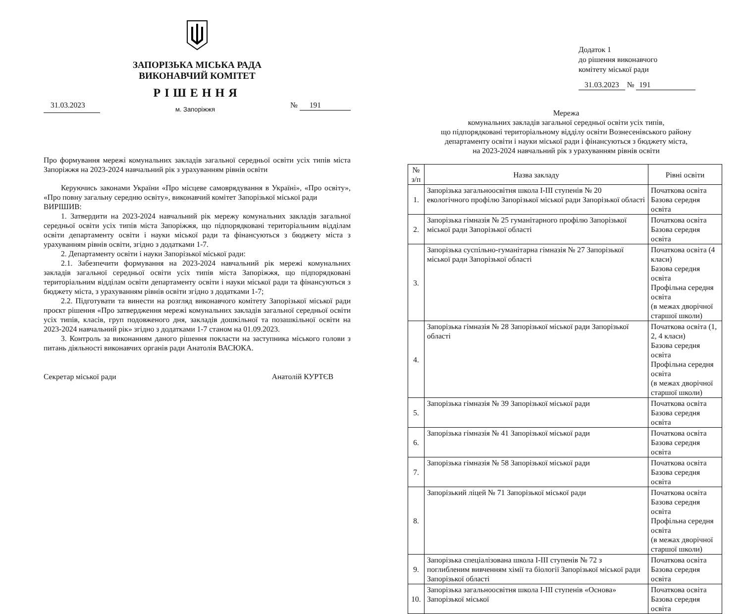ЗАПОРІЗЬКА МІСЬКА РАДА
ВИКОНАВЧИЙ КОМІТЕТ
РІШЕННЯ
31.03.2023 м. Запоріжжя № 191
Про формування мережі комунальних закладів загальної середньої освіти усіх типів міста Запоріжжя на 2023-2024 навчальний рік з урахуванням рівнів освіти
Керуючись законами України «Про місцеве самоврядування в Україні», «Про освіту», «Про повну загальну середню освіту», виконавчий комітет Запорізької міської ради
ВИРІШИВ:
1. Затвердити на 2023-2024 навчальний рік мережу комунальних закладів загальної середньої освіти усіх типів міста Запоріжжя, що підпорядковані територіальним відділам освіти департаменту освіти і науки міської ради та фінансуються з бюджету міста з урахуванням рівнів освіти, згідно з додатками 1-7.
2. Департаменту освіти і науки Запорізької міської ради:
2.1. Забезпечити формування на 2023-2024 навчальний рік мережі комунальних закладів загальної середньої освіти усіх типів міста Запоріжжя, що підпорядковані територіальним відділам освіти департаменту освіти і науки міської ради та фінансуються з бюджету міста, з урахуванням рівнів освіти згідно з додатками 1-7;
2.2. Підготувати та винести на розгляд виконавчого комітету Запорізької міської ради проєкт рішення «Про затвердження мережі комунальних закладів загальної середньої освіти усіх типів, класів, груп подовженого дня, закладів дошкільної та позашкільної освіти на 2023-2024 навчальний рік» згідно з додатками 1-7 станом на 01.09.2023.
3. Контроль за виконанням даного рішення покласти на заступника міського голови з питань діяльності виконавчих органів ради Анатолія ВАСЮКА.
Секретар міської ради Анатолій КУРТЄВ
Додаток 1
до рішення виконавчого
комітету міської ради
31.03.2023 № 191
Мережа
комунальних закладів загальної середньої освіти усіх типів,
що підпорядковані територіальному відділу освіти Вознесенівського району
департаменту освіти і науки міської ради і фінансуються з бюджету міста,
на 2023-2024 навчальний рік з урахуванням рівнів освіти
| № з/п | Назва закладу | Рівні освіти |
| --- | --- | --- |
| 1. | Запорізька загальноосвітня школа І-ІІІ ступенів № 20 екологічного профілю Запорізької міської ради Запорізької області | Початкова освіта Базова середня освіта |
| 2. | Запорізька гімназія № 25 гуманітарного профілю Запорізької міської ради Запорізької області | Початкова освіта Базова середня освіта |
| 3. | Запорізька суспільно-гуманітарна гімназія № 27 Запорізької міської ради Запорізької області | Початкова освіта (4 класи) Базова середня освіта Профільна середня освіта (в межах дворічної старшої школи) |
| 4. | Запорізька гімназія № 28 Запорізької міської ради Запорізької області | Початкова освіта (1, 2, 4 класи) Базова середня освіта Профільна середня освіта (в межах дворічної старшої школи) |
| 5. | Запорізька гімназія № 39 Запорізької міської ради | Початкова освіта Базова середня освіта |
| 6. | Запорізька гімназія № 41 Запорізької міської ради | Початкова освіта Базова середня освіта |
| 7. | Запорізька гімназія № 58 Запорізької міської ради | Початкова освіта Базова середня освіта |
| 8. | Запорізький ліцей № 71 Запорізької міської ради | Початкова освіта Базова середня освіта Профільна середня освіта (в межах дворічної старшої школи) |
| 9. | Запорізька спеціалізована школа І-ІІІ ступенів № 72 з поглибленим вивченням хімії та біології Запорізької міської ради Запорізької області | Початкова освіта Базова середня освіта |
| 10. | Запорізька загальноосвітня школа І-ІІІ ступенів «Основа» Запорізької міської | Початкова освіта Базова середня освіта |